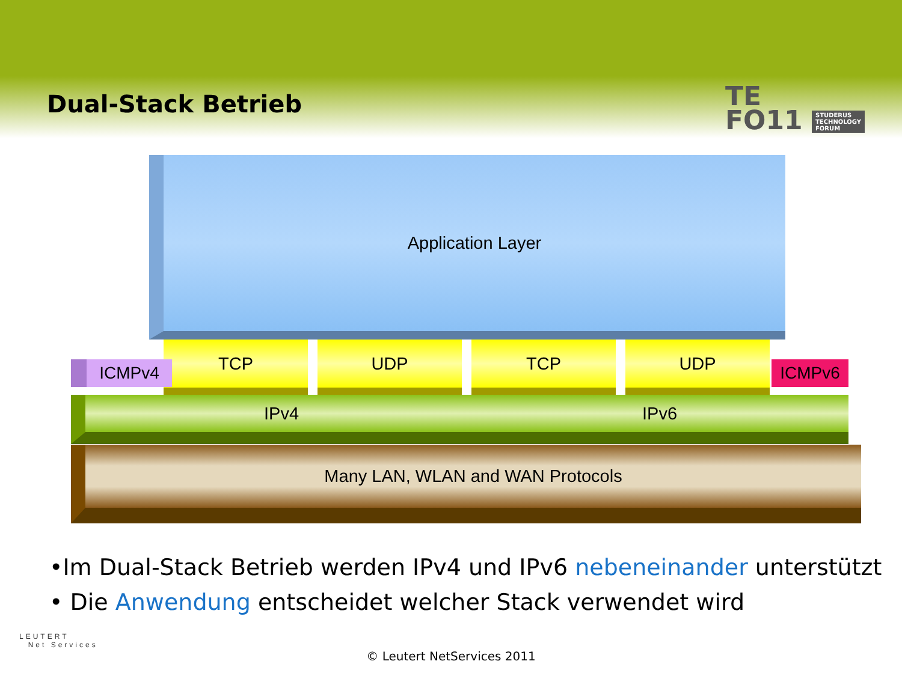Dual-Stack Betrieb
TE
FO11 STUDERUS
TECHNOLOGY
FORUM
Application Layer
TCP UDP TCP UDP
ICMPv4 ICMPv6
IPv4 IPv6
Many LAN, WLAN and WAN Protocols
•Im Dual-Stack Betrieb werden IPv4 und IPv6 nebeneinander unterstützt
• Die Anwendung entscheidet welcher Stack verwendet wird
LEUTERT
Net Services
© Leutert NetServices 2011